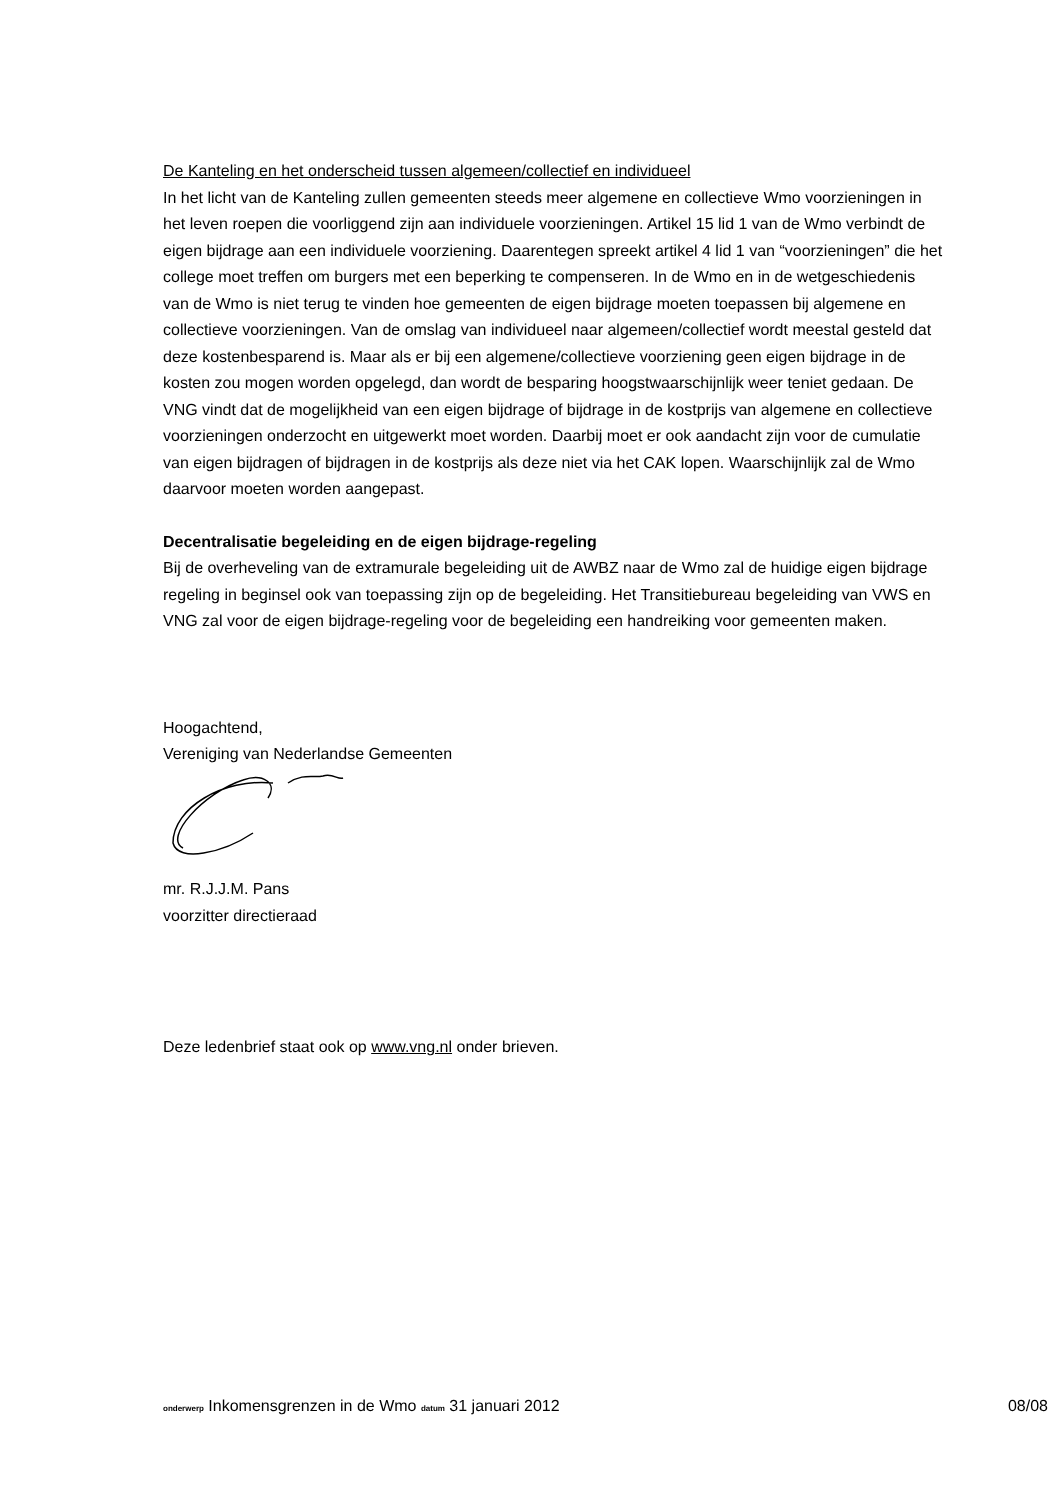De Kanteling en het onderscheid tussen algemeen/collectief en individueel
In het licht van de Kanteling zullen gemeenten steeds meer algemene en collectieve Wmo voorzieningen in het leven roepen die voorliggend zijn aan individuele voorzieningen. Artikel 15 lid 1 van de Wmo verbindt de eigen bijdrage aan een individuele voorziening. Daarentegen spreekt artikel 4 lid 1 van “voorzieningen” die het college moet treffen om burgers met een beperking te compenseren. In de Wmo en in de wetgeschiedenis van de Wmo is niet terug te vinden hoe gemeenten de eigen bijdrage moeten toepassen bij algemene en collectieve voorzieningen. Van de omslag van individueel naar algemeen/collectief wordt meestal gesteld dat deze kostenbesparend is. Maar als er bij een algemene/collectieve voorziening geen eigen bijdrage in de kosten zou mogen worden opgelegd, dan wordt de besparing hoogstwaarschijnlijk weer teniet gedaan. De VNG vindt dat de mogelijkheid van een eigen bijdrage of bijdrage in de kostprijs van algemene en collectieve voorzieningen onderzocht en uitgewerkt moet worden. Daarbij moet er ook aandacht zijn voor de cumulatie van eigen bijdragen of bijdragen in de kostprijs als deze niet via het CAK lopen. Waarschijnlijk zal de Wmo daarvoor moeten worden aangepast.
Decentralisatie begeleiding en de eigen bijdrage-regeling
Bij de overheveling van de extramurale begeleiding uit de AWBZ naar de Wmo zal de huidige eigen bijdrage regeling in beginsel ook van toepassing zijn op de begeleiding. Het Transitiebureau begeleiding van VWS en VNG zal voor de eigen bijdrage-regeling voor de begeleiding een handreiking voor gemeenten maken.
Hoogachtend,
Vereniging van Nederlandse Gemeenten
mr. R.J.J.M. Pans
voorzitter directieraad
Deze ledenbrief staat ook op www.vng.nl onder brieven.
onderwerp Inkomensgrenzen in de Wmo datum 31 januari 2012 08/08